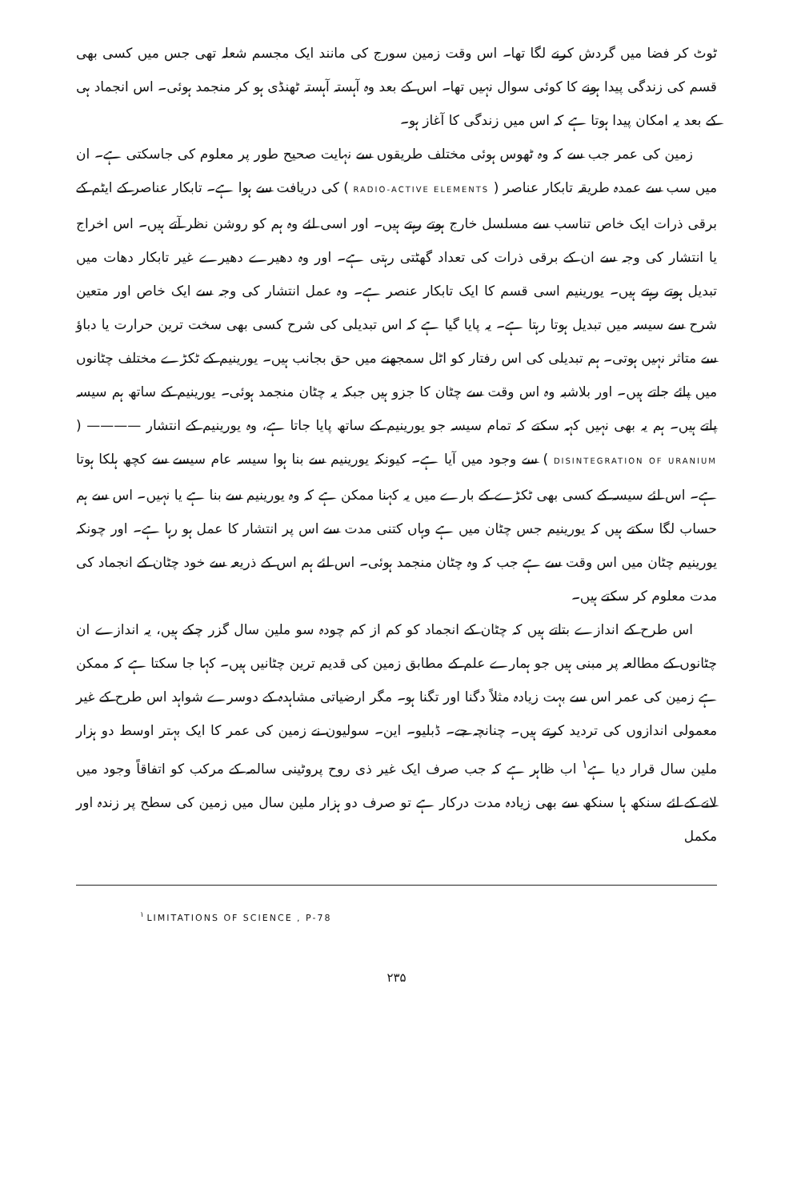ٹوٹ کر فضا میں گردش کرنے لگا تھا۔ اس وقت زمین سورج کی مانند ایک مجسم شعلہ تھی جس میں کسی بھی قسم کی زندگی پیدا ہونے کا کوئی سوال نہیں تھا۔ اس کے بعد وہ آہستہ آہستہ ٹھنڈی ہو کر منجمد ہوئی۔ اس انجماد ہی کے بعد یہ امکان پیدا ہوتا ہے کہ اس میں زندگی کا آغاز ہو۔
زمین کی عمر جب سے کہ وہ ٹھوس ہوئی مختلف طریقوں سے نہایت صحیح طور پر معلوم کی جاسکتی ہے۔ ان میں سب سے عمدہ طریقہ تابکار عناصر ( RADIO-ACTIVE ELEMENTS ) کی دریافت سے ہوا ہے۔ تابکار عناصر کے ایٹم کے برقی ذرات ایک خاص تناسب سے مسلسل خارج ہوتے رہتے ہیں۔ اور اسی لئے وہ ہم کو روشن نظر آتے ہیں۔ اس اخراج یا انتشار کی وجہ سے ان کے برقی ذرات کی تعداد گھٹتی رہتی ہے۔ اور وہ دھیرے دھیرے غیر تابکار دھات میں تبدیل ہوتے رہتے ہیں۔ یورینیم اسی قسم کا ایک تابکار عنصر ہے۔ وہ عمل انتشار کی وجہ سے ایک خاص اور متعین شرح سے سیسہ میں تبدیل ہوتا رہتا ہے۔ یہ پایا گیا ہے کہ اس تبدیلی کی شرح کسی بھی سخت ترین حرارت یا دباؤ سے متاثر نہیں ہوتی۔ ہم تبدیلی کی اس رفتار کو اٹل سمجھنے میں حق بجانب ہیں۔ یورینیم کے ٹکڑے مختلف چٹانوں میں پائے جاتے ہیں۔ اور بلاشبہ وہ اس وقت سے چٹان کا جزو ہیں جبکہ یہ چٹان منجمد ہوئی۔ یورینیم کے ساتھ ہم سیسہ پاتے ہیں۔ ہم یہ بھی نہیں کہہ سکتے کہ تمام سیسہ جو یورینیم کے ساتھ پایا جاتا ہے، وہ یورینیم کے انتشار ———— ( DISINTEGRATION OF URANIUM ) سے وجود میں آیا ہے۔ کیونکہ یورینیم سے بنا ہوا سیسہ عام سیسے سے کچھ ہلکا ہوتا ہے۔ اس لئے سیسہ کے کسی بھی ٹکڑے کے بارے میں یہ کہنا ممکن ہے کہ وہ یورینیم سے بنا ہے یا نہیں۔ اس سے ہم حساب لگا سکتے ہیں کہ یورینیم جس چٹان میں ہے وہاں کتنی مدت سے اس پر انتشار کا عمل ہو رہا ہے۔ اور چونکہ یورینیم چٹان میں اس وقت سے ہے جب کہ وہ چٹان منجمد ہوئی۔ اس لئے ہم اس کے ذریعہ سے خود چٹان کے انجماد کی مدت معلوم کر سکتے ہیں۔
اس طرح کے اندازے بتاتے ہیں کہ چٹان کے انجماد کو کم از کم چودہ سو ملین سال گزر چکے ہیں، یہ اندازے ان چٹانوں کے مطالعہ پر مبنی ہیں جو ہمارے علم کے مطابق زمین کی قدیم ترین چٹانیں ہیں۔ کہا جا سکتا ہے کہ ممکن ہے زمین کی عمر اس سے بہت زیادہ مثلاً دگنا اور تگنا ہو۔ مگر ارضیاتی مشاہدہ کے دوسرے شواہد اس طرح کے غیر معمولی اندازوں کی تردید کرتے ہیں۔ چنانچہ جے۔ ڈبلیو۔ این۔ سولیون نے زمین کی عمر کا ایک بہتر اوسط دو ہزار ملین سال قرار دیا ہے<sup>۱</sup> اب ظاہر ہے کہ جب صرف ایک غیر ذی روح پروٹینی سالمہ کے مرکب کو اتفاقاً وجود میں لانے کے لئے سنکھ ہا سنکھ سے بھی زیادہ مدت درکار ہے تو صرف دو ہزار ملین سال میں زمین کی سطح پر زندہ اور مکمل
<sup>۱</sup> LIMITATIONS OF SCIENCE , P-78
۲۳۵